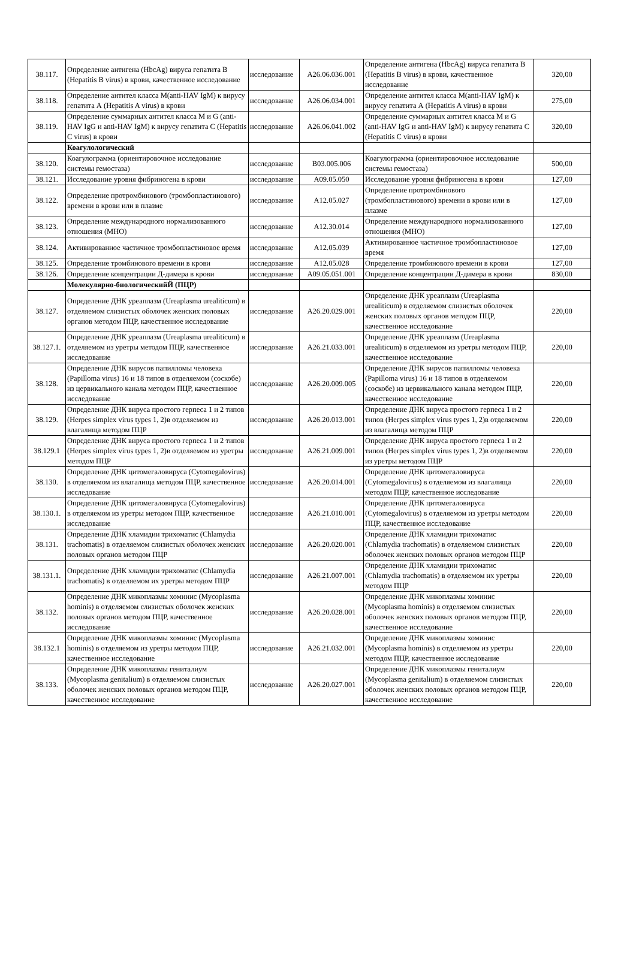| 38.117. | Определение антигена (HbcAg) вируса гепатита В (Hepatitis B virus) в крови, качественное исследование | исследование | A26.06.036.001 | Определение антигена (HbcAg) вируса гепатита В (Hepatitis B virus) в крови, качественное исследование | 320,00 |
| 38.118. | Определение антител класса M(anti-HAV IgM) к вирусу гепатита А (Hepatitis A virus) в крови | исследование | A26.06.034.001 | Определение антител класса M(anti-HAV IgM) к вирусу гепатита А (Hepatitis A virus) в крови | 275,00 |
| 38.119. | Определение суммарных антител класса M и G (anti-HAV IgG и anti-HAV IgM) к вирусу гепатита С (Hepatitis C virus) в крови | исследование | A26.06.041.002 | Определение суммарных антител класса M и G (anti-HAV IgG и anti-HAV IgM) к вирусу гепатита С (Hepatitis C virus) в крови | 320,00 |
| | Коагулологический | | | | |
| 38.120. | Коагулограмма (ориентировочное исследование системы гемостаза) | исследование | B03.005.006 | Коагулограмма (ориентировочное исследование системы гемостаза) | 500,00 |
| 38.121. | Исследование уровня фибриногена в крови | исследование | A09.05.050 | Исследование уровня фибриногена в крови | 127,00 |
| 38.122. | Определение протромбинового (тромбопластинового) времени в крови или в плазме | исследование | A12.05.027 | Определение протромбинового (тромбопластинового) времени в крови или в плазме | 127,00 |
| 38.123. | Определение международного нормализованного отношения (МНО) | исследование | A12.30.014 | Определение международного нормализованного отношения (МНО) | 127,00 |
| 38.124. | Активированное частичное тромбопластиновое время | исследование | A12.05.039 | Активированное частичное тромбопластиновое время | 127,00 |
| 38.125. | Определение тромбинового времени в крови | исследование | A12.05.028 | Определение тромбинового времени в крови | 127,00 |
| 38.126. | Определение концентрации Д-димера в крови | исследование | A09.05.051.001 | Определение концентрации Д-димера в крови | 830,00 |
| | Молекулярно-биологическийЙ (ПЦР) | | | | |
| 38.127. | Определение ДНК уреаплазм (Ureaplasma urealiticum) в отделяемом слизистых оболочек женских половых органов методом ПЦР, качественное исследование | исследование | A26.20.029.001 | Определение ДНК уреаплазм (Ureaplasma urealiticum) в отделяемом слизистых оболочек женских половых органов методом ПЦР, качественное исследование | 220,00 |
| 38.127.1. | Определение ДНК уреаплазм (Ureaplasma urealiticum) в отделяемом из уретры методом ПЦР, качественное исследование | исследование | A26.21.033.001 | Определение ДНК уреаплазм (Ureaplasma urealiticum) в отделяемом из уретры методом ПЦР, качественное исследование | 220,00 |
| 38.128. | Определение ДНК вирусов папилломы человека (Papilloma virus) 16 и 18 типов в отделяемом (соскобе) из цервикального канала методом ПЦР, качественное исследование | исследование | A26.20.009.005 | Определение ДНК вирусов папилломы человека (Papilloma virus) 16 и 18 типов в отделяемом (соскобе) из цервикального канала методом ПЦР, качественное исследование | 220,00 |
| 38.129. | Определение ДНК вируса простого герпеса 1 и 2 типов (Herpes simplex virus types 1, 2)в отделяемом из влагалища методом ПЦР | исследование | A26.20.013.001 | Определение ДНК вируса простого герпеса 1 и 2 типов (Herpes simplex virus types 1, 2)в отделяемом из влагалища методом ПЦР | 220,00 |
| 38.129.1 | Определение ДНК вируса простого герпеса 1 и 2 типов (Herpes simplex virus types 1, 2)в отделяемом из уретры методом ПЦР | исследование | A26.21.009.001 | Определение ДНК вируса простого герпеса 1 и 2 типов (Herpes simplex virus types 1, 2)в отделяемом из уретры методом ПЦР | 220,00 |
| 38.130. | Определение ДНК цитомегаловируса (Cytomegalovirus) в отделяемом из влагалища методом ПЦР, качественное исследование | исследование | A26.20.014.001 | Определение ДНК цитомегаловируса (Cytomegalovirus) в отделяемом из влагалища методом ПЦР, качественное исследование | 220,00 |
| 38.130.1. | Определение ДНК цитомегаловируса (Cytomegalovirus) в отделяемом из уретры методом ПЦР, качественное исследование | исследование | A26.21.010.001 | Определение ДНК цитомегаловируса (Cytomegalovirus) в отделяемом из уретры методом ПЦР, качественное исследование | 220,00 |
| 38.131. | Определение ДНК хламидии трихоматис (Chlamydia trachomatis) в отделяемом слизистых оболочек женских половых органов методом ПЦР | исследование | A26.20.020.001 | Определение ДНК хламидии трихоматис (Chlamydia trachomatis) в отделяемом слизистых оболочек женских половых органов методом ПЦР | 220,00 |
| 38.131.1. | Определение ДНК хламидии трихоматис (Chlamydia trachomatis) в отделяемом их уретры методом ПЦР | исследование | A26.21.007.001 | Определение ДНК хламидии трихоматис (Chlamydia trachomatis) в отделяемом их уретры методом ПЦР | 220,00 |
| 38.132. | Определение ДНК микоплазмы хоминис (Mycoplasma hominis) в отделяемом слизистых оболочек женских половых органов методом ПЦР, качественное исследование | исследование | A26.20.028.001 | Определение ДНК микоплазмы хоминис (Mycoplasma hominis) в отделяемом слизистых оболочек женских половых органов методом ПЦР, качественное исследование | 220,00 |
| 38.132.1 | Определение ДНК микоплазмы хоминис (Mycoplasma hominis) в отделяемом из уретры методом ПЦР, качественное исследование | исследование | A26.21.032.001 | Определение ДНК микоплазмы хоминис (Mycoplasma hominis) в отделяемом из уретры методом ПЦР, качественное исследование | 220,00 |
| 38.133. | Определение ДНК микоплазмы гениталиум (Mycoplasma genitalium) в отделяемом слизистых оболочек женских половых органов методом ПЦР, качественное исследование | исследование | A26.20.027.001 | Определение ДНК микоплазмы гениталиум (Mycoplasma genitalium) в отделяемом слизистых оболочек женских половых органов методом ПЦР, качественное исследование | 220,00 |